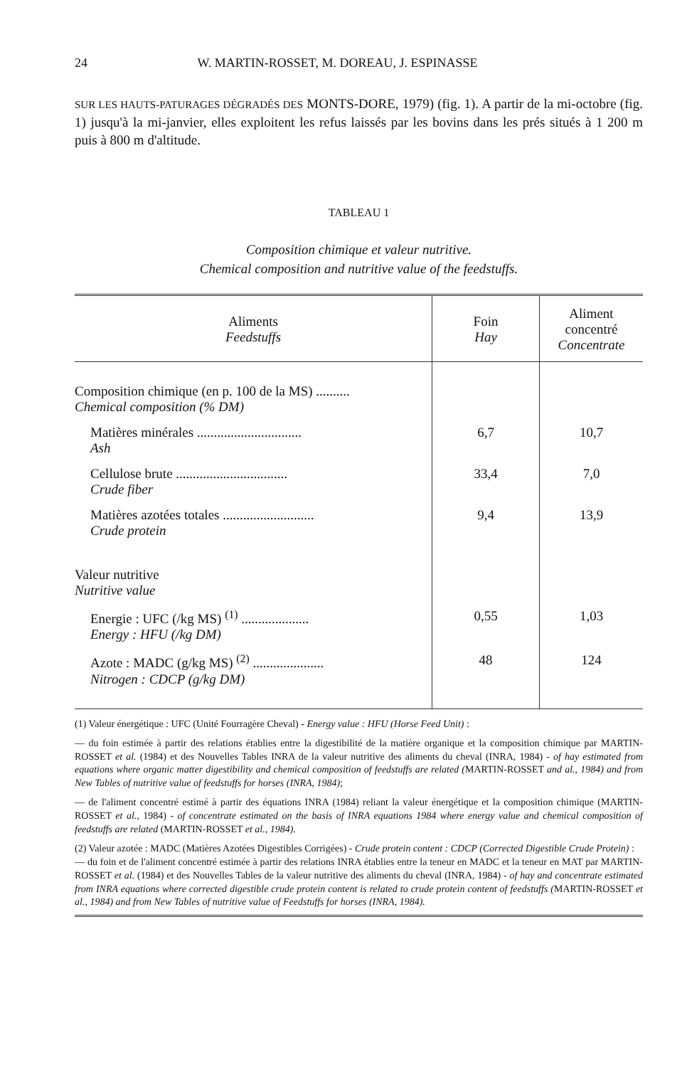24 W. MARTIN-ROSSET, M. DOREAU, J. ESPINASSE
SUR LES HAUTS-PATURAGES DÉGRADÉS DES MONTS-DORE, 1979) (fig. 1). A partir de la mi-octobre (fig. 1) jusqu'à la mi-janvier, elles exploitent les refus laissés par les bovins dans les prés situés à 1 200 m puis à 800 m d'altitude.
TABLEAU 1
Composition chimique et valeur nutritive.
Chemical composition and nutritive value of the feedstuffs.
| Aliments Feedstuffs | Foin Hay | Aliment concentré Concentrate |
| --- | --- | --- |
| Composition chimique (en p. 100 de la MS) .......... Chemical composition (% DM) | | |
| Matières minérales ............................... Ash | 6,7 | 10,7 |
| Cellulose brute ................................. Crude fiber | 33,4 | 7,0 |
| Matières azotées totales ........................... Crude protein | 9,4 | 13,9 |
| Valeur nutritive Nutritive value | | |
| Energie : UFC (/kg MS) <sup>(1)</sup> .................... Energy : HFU (/kg DM) | 0,55 | 1,03 |
| Azote : MADC (g/kg MS) <sup>(2)</sup> ..................... Nitrogen : CDCP (g/kg DM) | 48 | 124 |
(1) Valeur énergétique : UFC (Unité Fourragère Cheval) - Energy value : HFU (Horse Feed Unit) :
— du foin estimée à partir des relations établies entre la digestibilité de la matière organique et la composition chimique par MARTIN-ROSSET et al. (1984) et des Nouvelles Tables INRA de la valeur nutritive des aliments du cheval (INRA, 1984) - of hay estimated from equations where organic matter digestibility and chemical composition of feedstuffs are related (MARTIN-ROSSET and al., 1984) and from New Tables of nutritive value of feedstuffs for horses (INRA, 1984);
— de l'aliment concentré estimé à partir des équations INRA (1984) reliant la valeur énergétique et la composition chimique (MARTIN-ROSSET et al., 1984) - of concentrate estimated on the basis of INRA equations 1984 where energy value and chemical composition of feedstuffs are related (MARTIN-ROSSET et al., 1984).
(2) Valeur azotée : MADC (Matières Azotées Digestibles Corrigées) - Crude protein content : CDCP (Corrected Digestible Crude Protein) :
— du foin et de l'aliment concentré estimée à partir des relations INRA établies entre la teneur en MADC et la teneur en MAT par MARTIN-ROSSET et al. (1984) et des Nouvelles Tables de la valeur nutritive des aliments du cheval (INRA, 1984) - of hay and concentrate estimated from INRA equations where corrected digestible crude protein content is related to crude protein content of feedstuffs (MARTIN-ROSSET et al., 1984) and from New Tables of nutritive value of Feedstuffs for horses (INRA, 1984).